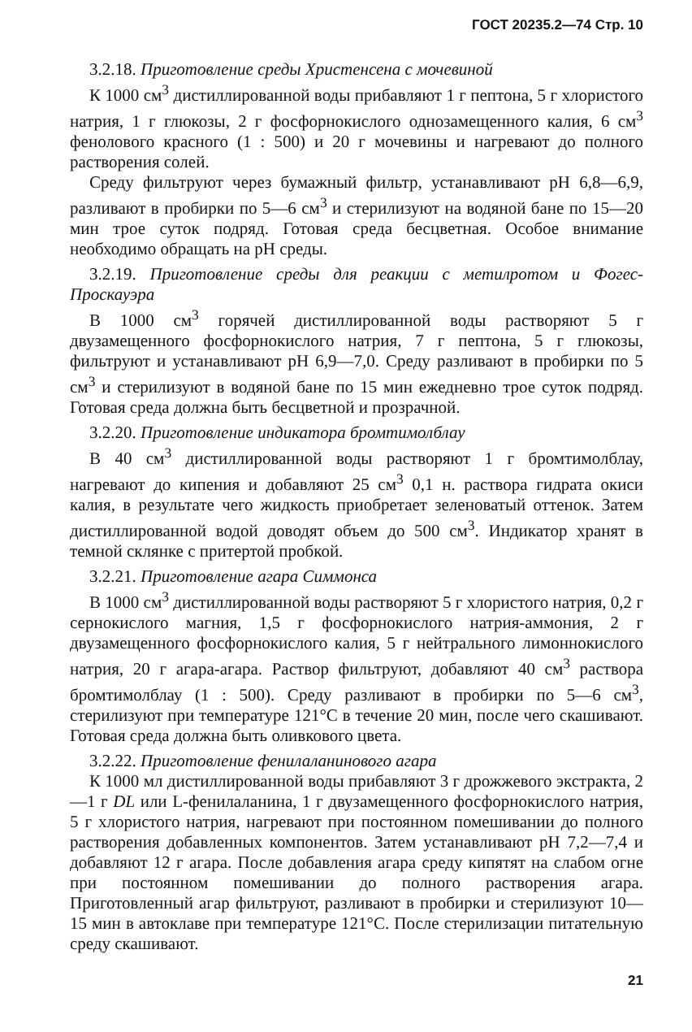ГОСТ 20235.2—74 Стр. 10
3.2.18. Приготовление среды Христенсена с мочевиной
К 1000 см<sup>3</sup> дистиллированной воды прибавляют 1 г пептона, 5 г хлористого натрия, 1 г глюкозы, 2 г фосфорнокислого однозамещенного калия, 6 см<sup>3</sup> фенолового красного (1 : 500) и 20 г мочевины и нагревают до полного растворения солей.
Среду фильтруют через бумажный фильтр, устанавливают pH 6,8—6,9, разливают в пробирки по 5—6 см<sup>3</sup> и стерилизуют на водяной бане по 15—20 мин трое суток подряд. Готовая среда бесцветная. Особое внимание необходимо обращать на pH среды.
3.2.19. Приготовление среды для реакции с метилротом и Фогес-Проскауэра
В 1000 см<sup>3</sup> горячей дистиллированной воды растворяют 5 г двузамещенного фосфорнокислого натрия, 7 г пептона, 5 г глюкозы, фильтруют и устанавливают pH 6,9—7,0. Среду разливают в пробирки по 5 см<sup>3</sup> и стерилизуют в водяной бане по 15 мин ежедневно трое суток подряд. Готовая среда должна быть бесцветной и прозрачной.
3.2.20. Приготовление индикатора бромтимолблау
В 40 см<sup>3</sup> дистиллированной воды растворяют 1 г бромтимолблау, нагревают до кипения и добавляют 25 см<sup>3</sup> 0,1 н. раствора гидрата окиси калия, в результате чего жидкость приобретает зеленоватый оттенок. Затем дистиллированной водой доводят объем до 500 см<sup>3</sup>. Индикатор хранят в темной склянке с притертой пробкой.
3.2.21. Приготовление агара Симмонса
В 1000 см<sup>3</sup> дистиллированной воды растворяют 5 г хлористого натрия, 0,2 г сернокислого магния, 1,5 г фосфорнокислого натрия-аммония, 2 г двузамещенного фосфорнокислого калия, 5 г нейтрального лимоннокислого натрия, 20 г агара-агара. Раствор фильтруют, добавляют 40 см<sup>3</sup> раствора бромтимолблау (1 : 500). Среду разливают в пробирки по 5—6 см<sup>3</sup>, стерилизуют при температуре 121°C в течение 20 мин, после чего скашивают. Готовая среда должна быть оливкового цвета.
3.2.22. Приготовление фенилаланинового агара
К 1000 мл дистиллированной воды прибавляют 3 г дрожжевого экстракта, 2—1 г DL или L-фенилаланина, 1 г двузамещенного фосфорнокислого натрия, 5 г хлористого натрия, нагревают при постоянном помешивании до полного растворения добавленных компонентов. Затем устанавливают pH 7,2—7,4 и добавляют 12 г агара. После добавления агара среду кипятят на слабом огне при постоянном помешивании до полного растворения агара. Приготовленный агар фильтруют, разливают в пробирки и стерилизуют 10—15 мин в автоклаве при температуре 121°C. После стерилизации питательную среду скашивают.
21